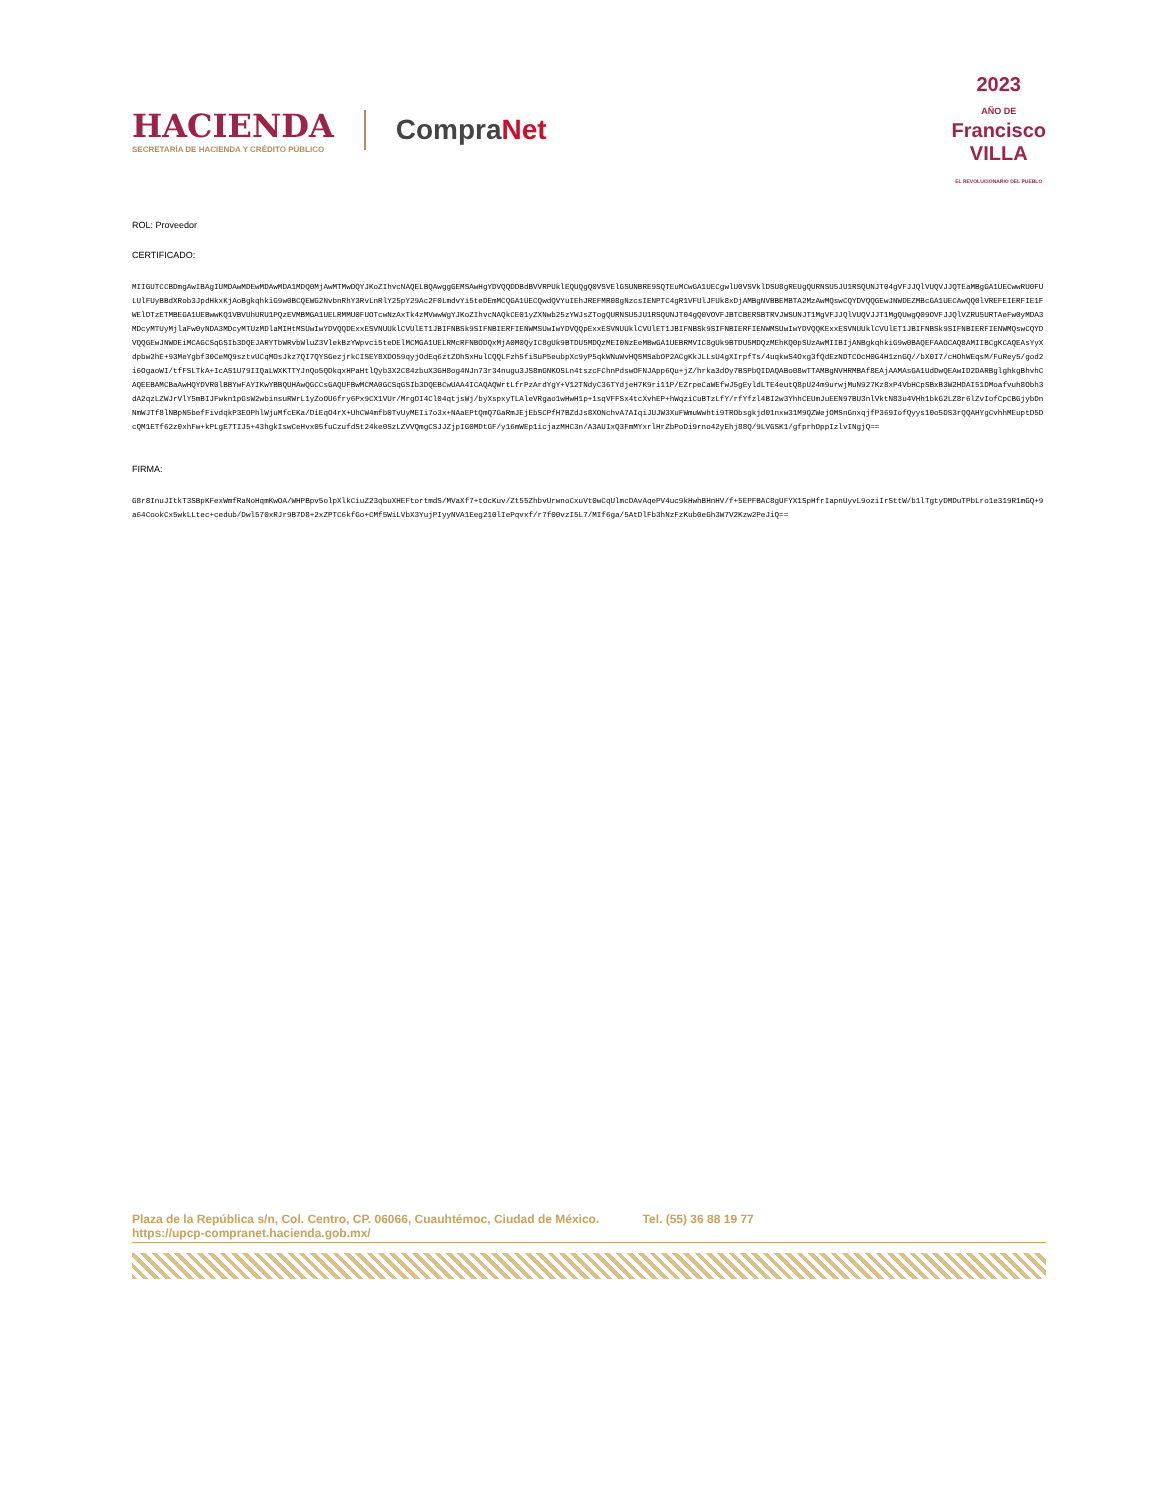HACIENDA
SECRETARÍA DE HACIENDA Y CRÉDITO PÚBLICO
CompraNet
2023
AÑO DE
Francisco
VILLA
EL REVOLUCIONARIO DEL PUEBLO
ROL: Proveedor
CERTIFICADO:
MIIGUTCCBDmgAwIBAgIUMDAwMDEwMDAwMDA1MDQ0MjAwMTMwDQYJKoZIhvcNAQELBQAwggGEMSAwHgYDVQQDDBdBVVRPUklEQUQgQ0VSVElGSUNBRE9SQTEuMCwGA1UECgwlU0VSVklDSU8gREUgQURNSU5JU1RSQUNJT04gVFJJQlVUQVJJQTEaMBgGA1UECwwRU0FULUlFUyBBdXRob3JpdHkxKjAoBgkqhkiG9w0BCQEWG2NvbnRhY3RvLnRlY25pY29Ac2F0LmdvYi5teDEmMCQGA1UECQwdQVYuIEhJREFMR08gNzcsIENPTC4gR1VFUlJFUk8xDjAMBgNVBBEMBTA2MzAwMQswCQYDVQQGEwJNWDEZMBcGA1UECAwQQ0lVREFEIERFIE1FWElDTzETMBEGA1UEBwwKQ1VBVUhURU1PQzEVMBMGA1UELRMMU0FUOTcwNzAxTk4zMVwwWgYJKoZIhvcNAQkCE01yZXNwb25zYWJsZTogQURNSU5JU1RSQUNJT04gQ0VOVFJBTCBERSBTRVJWSUNJT1MgVFJJQlVUQVJJT1MgQUwgQ09OVFJJQlVZRU5URTAeFw0yMDA3MDcyMTUyMjlaFw0yNDA3MDcyMTUzMDlaMIHtMSUwIwYDVQQDExxESVNUUklCVUlET1JBIFNBSk9SIFNBIERFIENWMSUwIwYDVQQpExxESVNUUklCVUlET1JBIFNBSk9SIFNBIERFIENWMSUwIwYDVQQKExxESVNUUklCVUlET1JBIFNBSk9SIFNBIERFIENWMQswCQYDVQQGEwJNWDEiMCAGCSqGSIb3DQEJARYTbWRvbWluZ3VlekBzYWpvci5teDElMCMGA1UELRMcRFNBODQxMjA0M0QyIC8gUk9BTDU5MDQzMEI0NzEeMBwGA1UEBRMVIC8gUk9BTDU5MDQzMEhKQ0pSUzAwMIIBIjANBgkqhkiG9w0BAQEFAAOCAQ8AMIIBCgKCAQEAsYyXdpbw2hE+93MeYgbf30CeMQ9sztvUCqMOsJkz7QI7QYSGezjrkCISEY8XDO59qyjOdEq6ztZOhSxHulCQQLFzh5fiSuP5eubpXc9yP5qkWNuWvHQSMSabOP2ACgKkJLLsU4gXIrpfTs/4uqkwS4Oxg3fQdEzNDTCOcH0G4H1znGQ//bX0I7/cHOhWEqsM/FuRey5/god2i6OgaoWI/tfFSLTkA+IcAS1U79IIQaLWXKTTYJnQo5QDkqxHPaHtlQyb3X2C84zbuX3GH8og4NJn73r34nugu3JS8mGNKOSLn4tszcFChnPdswOFNJApp6Qu+jZ/hrka3dOy7BSPbQIDAQABo08wTTAMBgNVHRMBAf8EAjAAMAsGA1UdDwQEAwID2DARBglghkgBhvhCAQEEBAMCBaAwHQYDVR0lBBYwFAYIKwYBBQUHAwQGCCsGAQUFBwMCMA0GCSqGSIb3DQEBCwUAA4ICAQAQWrtLfrPzArdYgY+V12TNdyC36TYdjeH7K9ri11P/EZrpeCaWEfwJ5gEyldLTE4eutQ8pU24m9urwjMuN927Kz8xP4VbHCpSBxB3W2HDAI51DMoafvuh8Obh3dA2qzLZWJrVlY5mBIJFwkn1pGsW2wbinsuRWrL1yZoOU6fry6Px9CX1VUr/MrgOI4Cl04qtjsWj/byXspxyTLAleVRgao1wHwH1p+1sqVFFSx4tcXvhEP+hWqziCuBTzLfY/rfYfzl4BI2w3YhhCEUmJuEEN97BU3nlVktN83u4VHh1bkG2LZ8r6lZvIofCpCBGjybDnNmWJTf8lNBpN5befFivdqkP3EOPhlWjuMfcEKa/DiEqO4rX+UhCW4mfb0TvUyMEIi7o3x+NAaEPtQmQ7GaRmJEjEbSCPfH7BZdJs8XONchvA7AIqiJUJW3XuFWmuWwhti9TRObsgkjd01nxw31M9QZWejOMSnGnxqjfP369IofQyys10o5DS3rQQAHYgCvhhMEuptD5DcQM1ETf62z0xhFw+kPLgE7TIJ5+43hgkIswCeHvx05fuCzufdSt24ke0SzLZVVQmgCSJJZjpIG0MDtGF/y16mWEp1icjazMHC3n/A3AUIxQ3FmMYxrlHrZbPoDi9rno42yEhj88Q/9LVGSK1/gfprhOppIzlvINgjQ==
FIRMA:
G8r8InuJItkT3SBpKFexWmfRaNoHqmKwOA/WHPBpv5olpXlkCiuZ23qbuXHEFtortmdS/MVaXf7+tOcKuv/Zt55ZhbvUrwnoCxuVt0wCqUlmcDAvAqePV4uc9kHwhBHnHV/f+5EPFBAC8gUFYX1SpHfrIapnUyvL9oziIrSttW/b1lTgtyDMDuTPbLro1e319R1mGQ+9a64CookCx5wkLLtec+cedub/Dwl570xRJr9B7D8+2xZPTC6kfGo+CMf5WiLVbX3YujPIyyNVA1Eeg210lIePqvxf/r7f00vzI5L7/MIf6ga/5AtDlFb3hNzFzKub0eGh3W7V2Kzw2PeJiQ==
Plaza de la República s/n, Col. Centro, CP. 06066, Cuauhtémoc, Ciudad de México. Tel. (55) 36 88 19 77
https://upcp-compranet.hacienda.gob.mx/